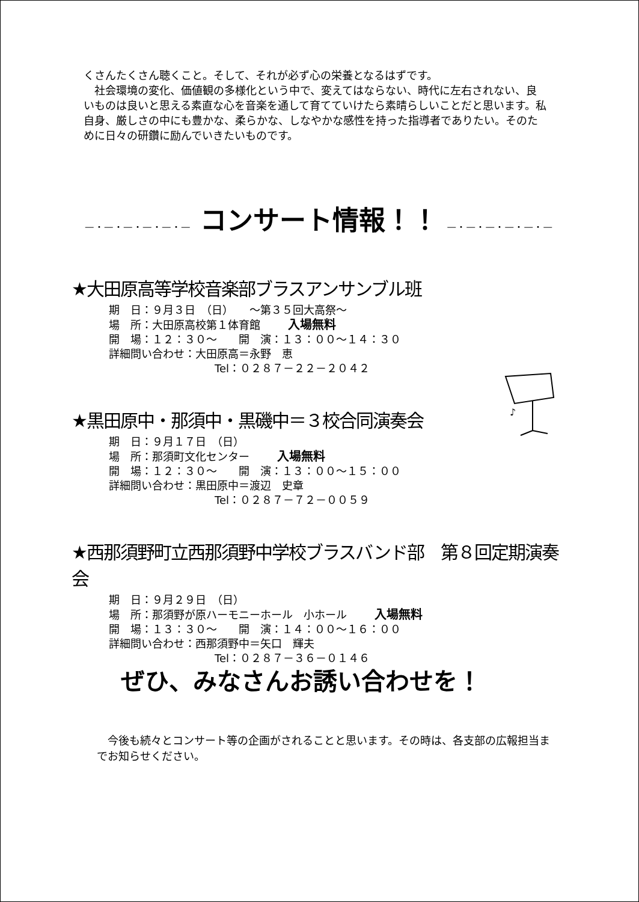くさんたくさん聴くこと。そして、それが必ず心の栄養となるはずです。
　社会環境の変化、価値観の多様化という中で、変えてはならない、時代に左右されない、良いものは良いと思える素直な心を音楽を通して育てていけたら素晴らしいことだと思います。私自身、厳しさの中にも豊かな、柔らかな、しなやかな感性を持った指導者でありたい。そのために日々の研鑽に励んでいきたいものです。
―・―・―・―・―・― コンサート情報！！ ―・―・―・―・―・―
★大田原高等学校音楽部ブラスアンサンブル班
期　日：９月３日　（日）　　～第３５回大高祭～
場　所：大田原高校第１体育館 入場無料
開　場：１２：３０～　　開　演：１３：００～１４：３０
詳細問い合わせ：大田原高＝永野　恵
Tel：０２８７－２２－２０４２
★黒田原中・那須中・黒磯中＝３校合同演奏会
期　日：９月１７日　（日）
場　所：那須町文化センター 入場無料
開　場：１２：３０～　　開　演：１３：００～１５：００
詳細問い合わせ：黒田原中＝渡辺　史章
Tel：０２８７－７２－００５９
★西那須野町立西那須野中学校ブラスバンド部　第８回定期演奏会
期　日：９月２９日　（日）
場　所：那須野が原ハーモニーホール　小ホール 入場無料
開　場：１３：３０～　　開　演：１４：００～１６：００
詳細問い合わせ：西那須野中＝矢口　輝夫
Tel：０２８７－３６－０１４６
♪
ぜひ、みなさんお誘い合わせを！
　今後も続々とコンサート等の企画がされることと思います。その時は、各支部の広報担当までお知らせください。